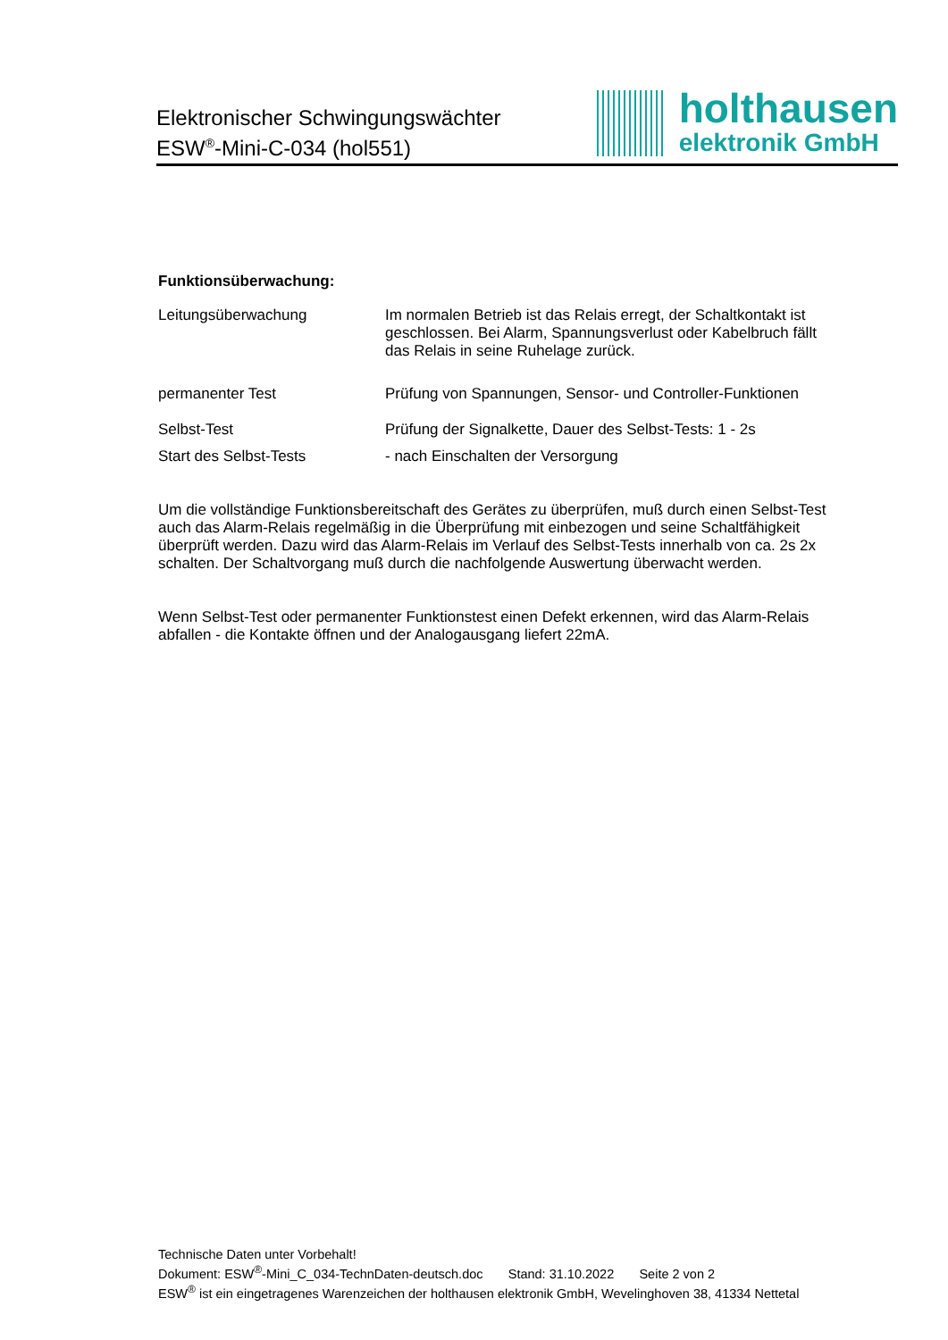Elektronischer Schwingungswächter
ESW<sup>®</sup>-Mini-C-034 (hol551)
holthausen
elektronik GmbH
Funktionsüberwachung:
Leitungsüberwachung Im normalen Betrieb ist das Relais erregt, der Schaltkontakt ist geschlossen. Bei Alarm, Spannungsverlust oder Kabelbruch fällt das Relais in seine Ruhelage zurück.
permanenter Test Prüfung von Spannungen, Sensor- und Controller-Funktionen
Selbst-Test Prüfung der Signalkette, Dauer des Selbst-Tests: 1 - 2s
Start des Selbst-Tests - nach Einschalten der Versorgung
Um die vollständige Funktionsbereitschaft des Gerätes zu überprüfen, muß durch einen Selbst-Test auch das Alarm-Relais regelmäßig in die Überprüfung mit einbezogen und seine Schaltfähigkeit überprüft werden. Dazu wird das Alarm-Relais im Verlauf des Selbst-Tests innerhalb von ca. 2s 2x schalten. Der Schaltvorgang muß durch die nachfolgende Auswertung überwacht werden.
Wenn Selbst-Test oder permanenter Funktionstest einen Defekt erkennen, wird das Alarm-Relais abfallen - die Kontakte öffnen und der Analogausgang liefert 22mA.
Technische Daten unter Vorbehalt!
Dokument: ESW<sup>®</sup>-Mini_C_034-TechnDaten-deutsch.doc Stand: 31.10.2022 Seite 2 von 2
ESW<sup>®</sup> ist ein eingetragenes Warenzeichen der holthausen elektronik GmbH, Wevelinghoven 38, 41334 Nettetal